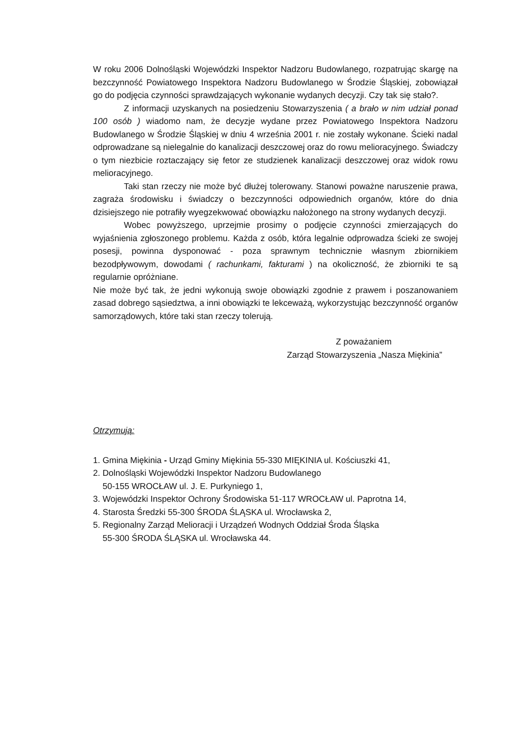W roku 2006 Dolnośląski Wojewódzki Inspektor Nadzoru Budowlanego, rozpatrując skargę na bezczynność Powiatowego Inspektora Nadzoru Budowlanego w Środzie Śląskiej, zobowiązał go do podjęcia czynności sprawdzających wykonanie wydanych decyzji. Czy tak się stało?.
Z informacji uzyskanych na posiedzeniu Stowarzyszenia ( a brało w nim udział ponad 100 osób ) wiadomo nam, że decyzje wydane przez Powiatowego Inspektora Nadzoru Budowlanego w Środzie Śląskiej w dniu 4 września 2001 r. nie zostały wykonane. Ścieki nadal odprowadzane są nielegalnie do kanalizacji deszczowej oraz do rowu melioracyjnego. Świadczy o tym niezbicie roztaczający się fetor ze studzienek kanalizacji deszczowej oraz widok rowu melioracyjnego.
Taki stan rzeczy nie może być dłużej tolerowany. Stanowi poważne naruszenie prawa, zagraża środowisku i świadczy o bezczynności odpowiednich organów, które do dnia dzisiejszego nie potrafiły wyegzekwować obowiązku nałożonego na strony wydanych decyzji.
Wobec powyższego, uprzejmie prosimy o podjęcie czynności zmierzających do wyjaśnienia zgłoszonego problemu. Każda z osób, która legalnie odprowadza ścieki ze swojej posesji, powinna dysponować - poza sprawnym technicznie własnym zbiornikiem bezodpływowym, dowodami ( rachunkami, fakturami ) na okoliczność, że zbiorniki te są regularnie opróżniane.
Nie może być tak, że jedni wykonują swoje obowiązki zgodnie z prawem i poszanowaniem zasad dobrego sąsiedztwa, a inni obowiązki te lekceważą, wykorzystując bezczynność organów samorządowych, które taki stan rzeczy tolerują.
Z poważaniem
Zarząd Stowarzyszenia „Nasza Miękinia”
Otrzymują:
1. Gmina Miękinia - Urząd Gminy Miękinia 55-330 MIĘKINIA ul. Kościuszki 41,
2. Dolnośląski Wojewódzki Inspektor Nadzoru Budowlanego
50-155 WROCŁAW ul. J. E. Purkyniego 1,
3. Wojewódzki Inspektor Ochrony Środowiska 51-117 WROCŁAW ul. Paprotna 14,
4. Starosta Średzki 55-300 ŚRODA ŚLĄSKA ul. Wrocławska 2,
5. Regionalny Zarząd Melioracji i Urządzeń Wodnych Oddział Środa Śląska
55-300 ŚRODA ŚLĄSKA ul. Wrocławska 44.